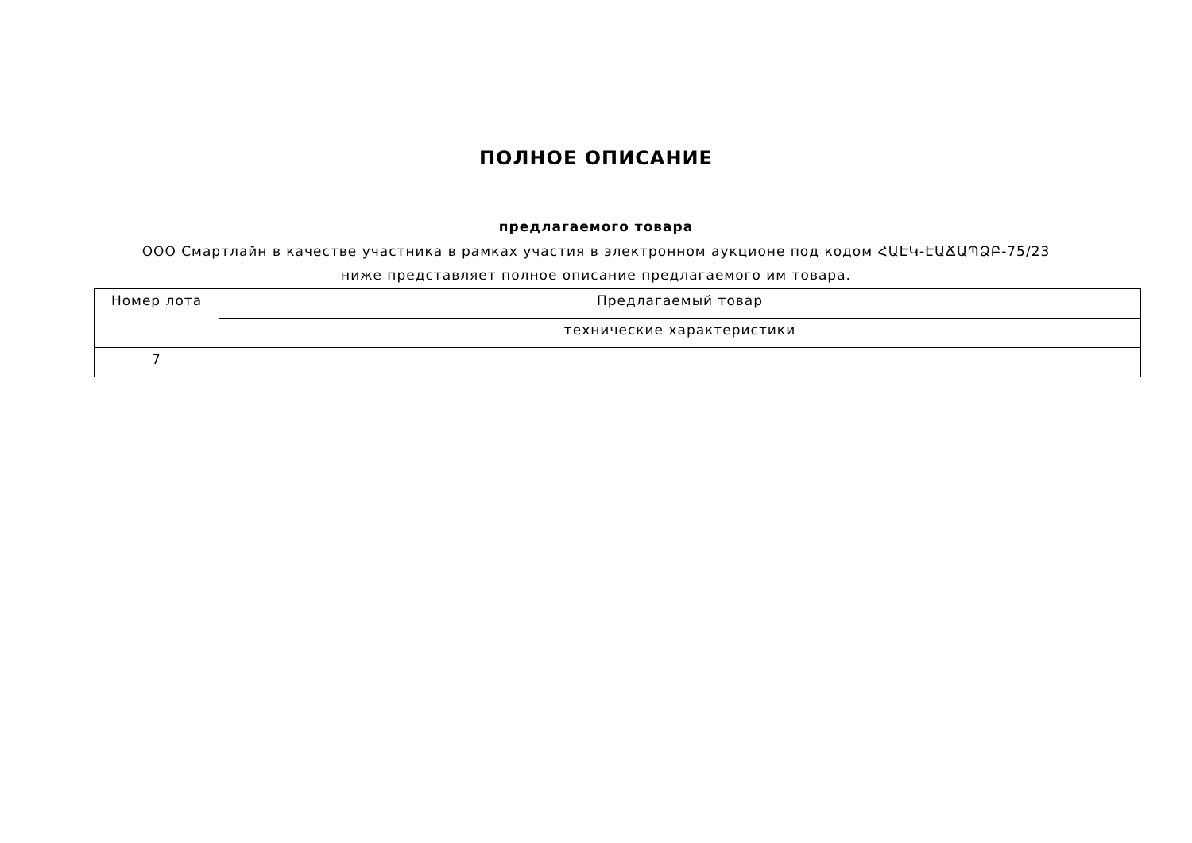ПОЛНОЕ ОПИСАНИЕ
предлагаемого товара
ООО Смартлайн в качестве участника в рамках участия в электронном аукционе под кодом ՀԱԷԿ-ԷԱՃԱՊՁԲ-75/23 ниже представляет полное описание предлагаемого им товара.
| Номер лота | Предлагаемый товар |
| --- | --- |
| | технические характеристики |
| 7 | |